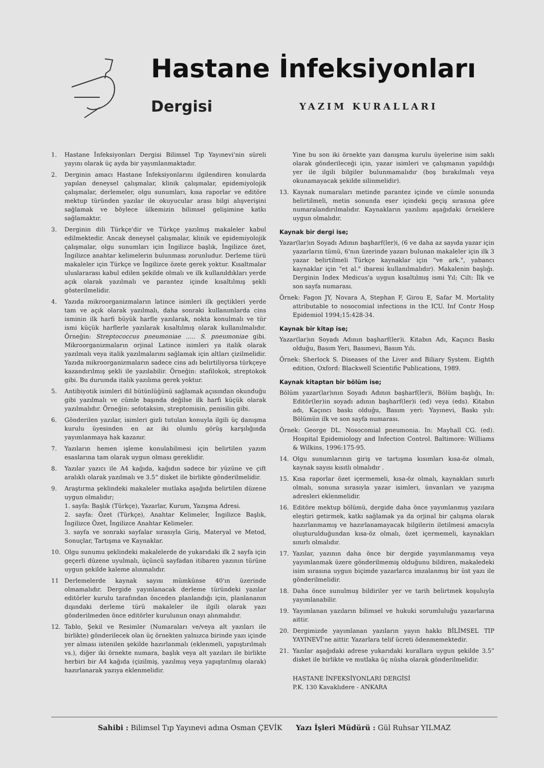Hastane İnfeksiyonları
Dergisi YAZIM KURALLARI
1. Hastane İnfeksiyonları Dergisi Bilimsel Tıp Yayınevi'nin süreli yayını olarak üç ayda bir yayımlanmaktadır.
2. Derginin amacı Hastane İnfeksiyonlarını ilgilendiren konularda yapılan deneysel çalışmalar, klinik çalışmalar, epidemiyolojik çalışmalar, derlemeler, olgu sunumları, kısa raporlar ve editöre mektup türünden yazılar ile okuyucular arası bilgi alışverişini sağlamak ve böylece ülkemizin bilimsel gelişimine katkı sağlamaktır.
3. Derginin dili Türkçe'dir ve Türkçe yazılmış makaleler kabul edilmektedir. Ancak deneysel çalışmalar, klinik ve epidemiyolojik çalışmalar, olgu sunumları için İngilizce başlık, İngilizce özet, İngilizce anahtar kelimelerin bulunması zorunludur. Derleme türü makaleler için Türkçe ve İngilizce özete gerek yoktur. Kısaltmalar uluslararası kabul edilen şekilde olmalı ve ilk kullanıldıkları yerde açık olarak yazılmalı ve parantez içinde kısaltılmış şekli gösterilmelidir.
4. Yazıda mikroorganizmaların latince isimleri ilk geçtikleri yerde tam ve açık olarak yazılmalı, daha sonraki kullanımlarda cins isminin ilk harfi büyük harfle yazılarak, nokta konulmalı ve tür ismi küçük harflerle yazılarak kısaltılmış olarak kullanılmalıdır. Örneğin: Streptococcus pneumoniae ..... S. pneumoniae gibi. Mikroorganizmaların orjinal Latince isimleri ya italik olarak yazılmalı veya italik yazılmalarını sağlamak için altları çizilmelidir. Yazıda mikroorganizmaların sadece cins adı belirtiliyorsa türkçeye kazandırılmış şekli ile yazılabilir. Örneğin: stafilokok, streptokok gibi. Bu durumda italik yazılıma gerek yoktur.
5. Antibiyotik isimleri dil bütünlüğünü sağlamak açısından okunduğu gibi yazılmalı ve cümle başında değilse ilk harfi küçük olarak yazılmalıdır. Örneğin: sefotaksim, streptomisin, penisilin gibi.
6. Gönderilen yazılar, isimleri gizli tutulan konuyla ilgili üç danışma kurulu üyesinden en az iki olumlu görüş karşılığında yayımlanmaya hak kazanır.
7. Yazıların hemen işleme konulabilmesi için belirtilen yazım esaslarına tam olarak uygun olması gereklidir.
8. Yazılar yazıcı ile A4 kağıda, kağıdın sadece bir yüzüne ve çift aralıklı olarak yazılmalı ve 3.5” disket ile birlikte gönderilmelidir.
9. Araştırma şeklindeki makaleler mutlaka aşağıda belirtilen düzene uygun olmalıdır;
1. sayfa: Başlık (Türkçe), Yazarlar, Kurum, Yazışma Adresi.
2. sayfa: Özet (Türkçe), Anahtar Kelimeler, İngilizce Başlık, İngilizce Özet, İngilizce Anahtar Kelimeler.
3. sayfa ve sonraki sayfalar sırasıyla Giriş, Materyal ve Metod, Sonuçlar, Tartışma ve Kaynaklar.
10. Olgu sunumu şeklindeki makalelerde de yukarıdaki ilk 2 sayfa için geçerli düzene uyulmalı, üçüncü sayfadan itibaren yazının türüne uygun şekilde kaleme alınmalıdır.
11 Derlemelerde kaynak sayısı mümkünse 40'ın üzerinde olmamalıdır. Dergide yayınlanacak derleme türündeki yazılar editörler kurulu tarafından önceden planlandığı için, planlananın dışındaki derleme türü makaleler ile ilgili olarak yazı gönderilmeden önce editörler kurulunun onayı alınmalıdır.
12. Tablo, Şekil ve Resimler (Numaraları ve/veya alt yazıları ile birlikte) gönderilecek olan üç örnekten yalnızca birinde yazı içinde yer alması istenilen şekilde hazırlanmalı (eklenmeli, yapıştırılmalı vs.), diğer iki örnekte numara, başlık veya alt yazıları ile birlikte herbiri bir A4 kağıda (çizilmiş, yazılmış veya yapıştırılmış olarak) hazırlanarak yazıya eklenmelidir.
Yine bu son iki örnekte yazı danışma kurulu üyelerine isim saklı olarak gönderileceği için, yazar isimleri ve çalışmanın yapıldığı yer ile ilgili bilgiler bulunmamalıdır (boş bırakılmalı veya okunamayacak şekilde silinmelidir).
13. Kaynak numaraları metinde parantez içinde ve cümle sonunda belirtilmeli, metin sonunda eser içindeki geçiş sırasına göre numaralandırılmalıdır. Kaynakların yazılımı aşağıdaki örneklere uygun olmalıdır.
Kaynak bir dergi ise;
Yazar(lar)ın Soyadı Adının başharf(ler)i, (6 ve daha az sayıda yazar için yazarların tümü, 6'nın üzerinde yazarı bulunan makaleler için ilk 3 yazar belirtilmeli Türkçe kaynaklar için "ve ark.", yabancı kaynaklar için "et al." ibaresi kullanılmalıdır). Makalenin başlığı. Derginin Index Medicus'a uygun kısaltılmış ismi Yıl; Cilt: İlk ve son sayfa numarası.
Örnek: Fagon JY, Novara A, Stephan F, Girou E, Safar M. Mortality attributable to nosocomial infections in the ICU. Inf Contr Hosp Epidemiol 1994;15:428-34.
Kaynak bir kitap ise;
Yazar(lar)ın Soyadı Adının başharf(ler)i. Kitabın Adı, Kaçıncı Baskı olduğu, Basım Yeri, Basımevi, Basım Yılı.
Örnek: Sherlock S. Diseases of the Liver and Biliary System. Eighth edition, Oxford: Blackwell Scientific Publications, 1989.
Kaynak kitaptan bir bölüm ise;
Bölüm yazar(lar)ının Soyadı Adının başharf(ler)i, Bölüm başlığı, In: Editör(ler)in soyadı adının başharf(ler)i (ed) veya (eds). Kitabın adı, Kaçıncı baskı olduğu, Basım yeri: Yayınevi, Baskı yılı: Bölümün ilk ve son sayfa numarası.
Örnek: George DL. Nosocomial pneumonia. In: Mayhall CG. (ed). Hospital Epidemiology and Infection Control. Baltimore: Williams & Wilkins, 1996:175-95.
14. Olgu sunumlarının giriş ve tartışma kısımları kısa-öz olmalı, kaynak sayısı kısıtlı olmalıdır .
15. Kısa raporlar özet içermemeli, kısa-öz olmalı, kaynakları sınırlı olmalı, sonuna sırasıyla yazar isimleri, ünvanları ve yazışma adresleri eklenmelidir.
16. Editöre mektup bölümü, dergide daha önce yayımlanmış yazılara eleştiri getirmek, katkı sağlamak ya da orjinal bir çalışma olarak hazırlanmamış ve hazırlanamayacak bilgilerin iletilmesi amacıyla oluşturulduğundan kısa-öz olmalı, özet içermemeli, kaynakları sınırlı olmalıdır.
17. Yazılar, yazının daha önce bir dergide yayımlanmamış veya yayımlanmak üzere gönderilmemiş olduğunu bildiren, makaledeki isim sırasına uygun biçimde yazarlarca imzalanmış bir üst yazı ile gönderilmelidir.
18. Daha önce sunulmuş bildiriler yer ve tarih belirtmek koşuluyla yayımlanabilir.
19. Yayımlanan yazıların bilimsel ve hukuki sorumluluğu yazarlarına aittir.
20. Dergimizde yayımlanan yazıların yayın hakkı BİLİMSEL TIP YAYINEVİ'ne aittir. Yazarlara telif ücreti ödenmemektedir.
21. Yazılar aşağıdaki adrese yukarıdaki kurallara uygun şekilde 3.5” disket ile birlikte ve mutlaka üç nüsha olarak gönderilmelidir.
HASTANE İNFEKSİYONLARI DERGİSİ
P.K. 130 Kavaklıdere - ANKARA
Sahibi : Bilimsel Tıp Yayınevi adına Osman ÇEVİK Yazı İşleri Müdürü : Gül Ruhsar YILMAZ